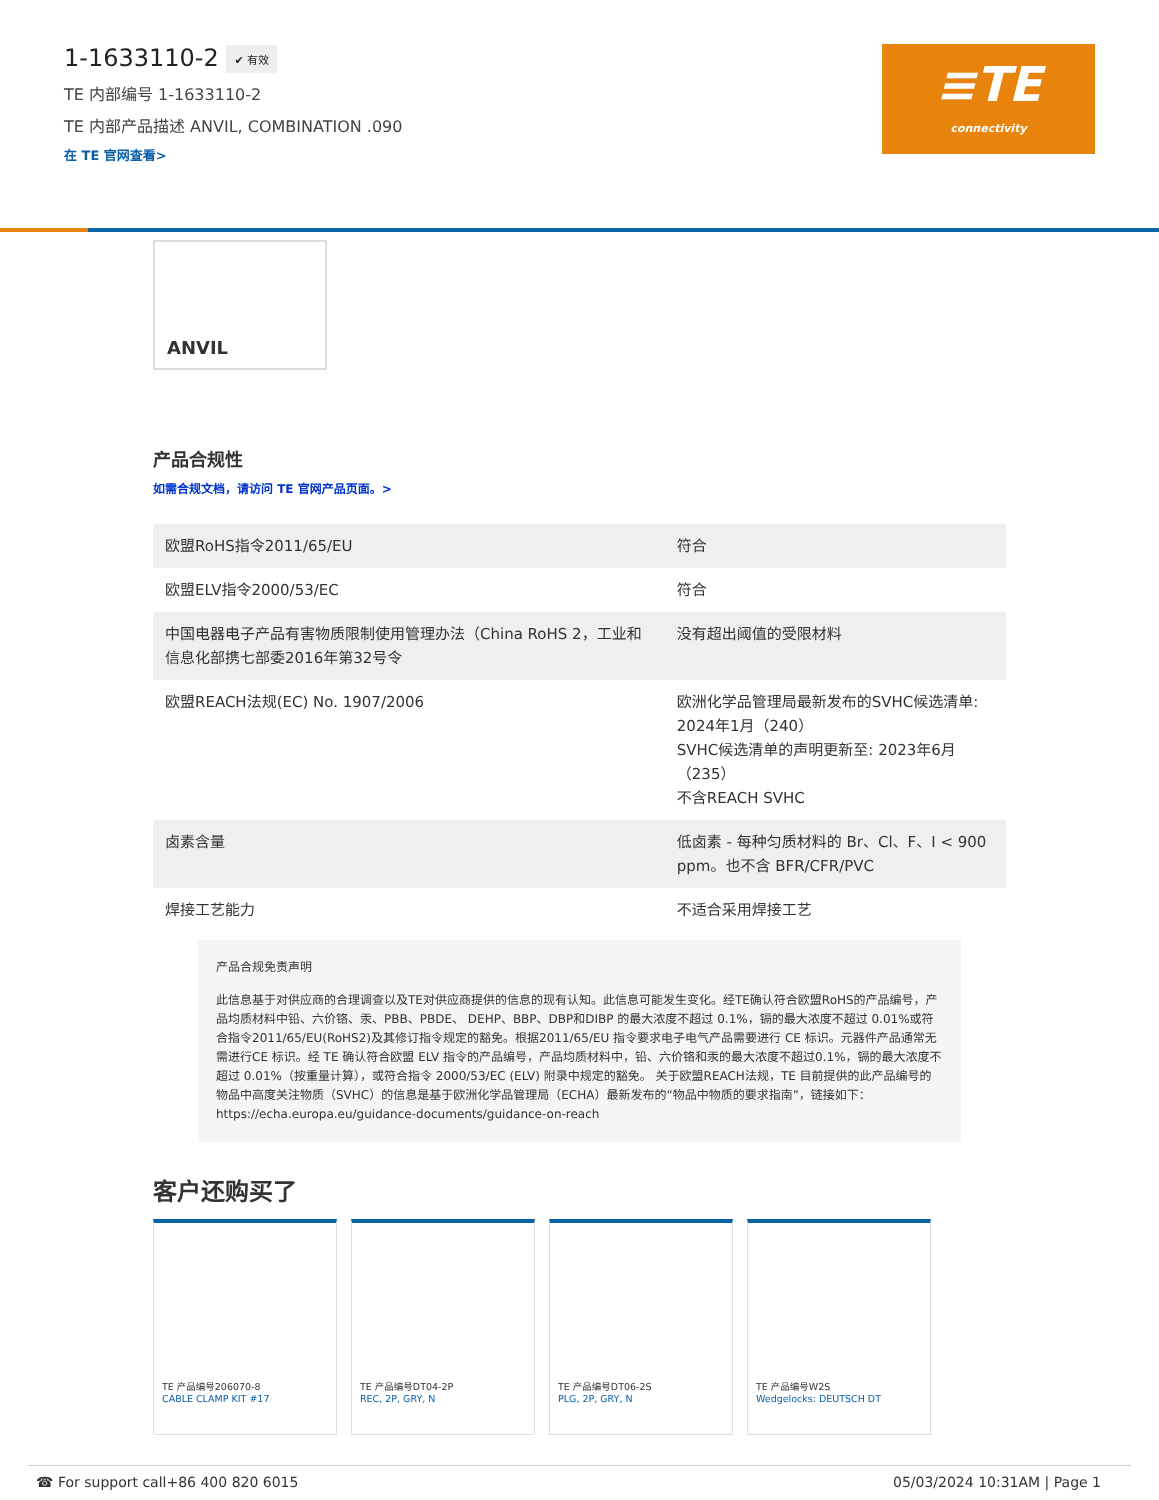1-1633110-2 ✔ 有效
TE 内部编号 1-1633110-2
TE 内部产品描述 ANVIL, COMBINATION .090
在 TE 官网查看>
≡TE
connectivity
ANVIL
产品合规性
如需合规文档，请访问 TE 官网产品页面。>
| 欧盟RoHS指令2011/65/EU | 符合 |
| 欧盟ELV指令2000/53/EC | 符合 |
| 中国电器电子产品有害物质限制使用管理办法（China RoHS 2，工业和信息化部携七部委2016年第32号令 | 没有超出阈值的受限材料 |
| 欧盟REACH法规(EC) No. 1907/2006 | 欧洲化学品管理局最新发布的SVHC候选清单: 2024年1月（240） SVHC候选清单的声明更新至: 2023年6月（235） 不含REACH SVHC |
| 卤素含量 | 低卤素 - 每种匀质材料的 Br、Cl、F、I < 900 ppm。也不含 BFR/CFR/PVC |
| 焊接工艺能力 | 不适合采用焊接工艺 |
产品合规免责声明
此信息基于对供应商的合理调查以及TE对供应商提供的信息的现有认知。此信息可能发生变化。经TE确认符合欧盟RoHS的产品编号，产品均质材料中铅、六价铬、汞、PBB、PBDE、 DEHP、BBP、DBP和DIBP 的最大浓度不超过 0.1%，镉的最大浓度不超过 0.01%或符合指令2011/65/EU(RoHS2)及其修订指令规定的豁免。根据2011/65/EU 指令要求电子电气产品需要进行 CE 标识。元器件产品通常无需进行CE 标识。经 TE 确认符合欧盟 ELV 指令的产品编号，产品均质材料中，铅、六价铬和汞的最大浓度不超过0.1%，镉的最大浓度不超过 0.01%（按重量计算），或符合指令 2000/53/EC (ELV) 附录中规定的豁免。 关于欧盟REACH法规，TE 目前提供的此产品编号的物品中高度关注物质（SVHC）的信息是基于欧洲化学品管理局（ECHA）最新发布的“物品中物质的要求指南”，链接如下：https://echa.europa.eu/guidance-documents/guidance-on-reach
客户还购买了
TE 产品编号206070-8
CABLE CLAMP KIT #17
TE 产品编号DT04-2P
REC, 2P, GRY, N
TE 产品编号DT06-2S
PLG, 2P, GRY, N
TE 产品编号W2S
Wedgelocks: DEUTSCH DT
☎ For support call+86 400 820 6015 05/03/2024 10:31AM | Page 1